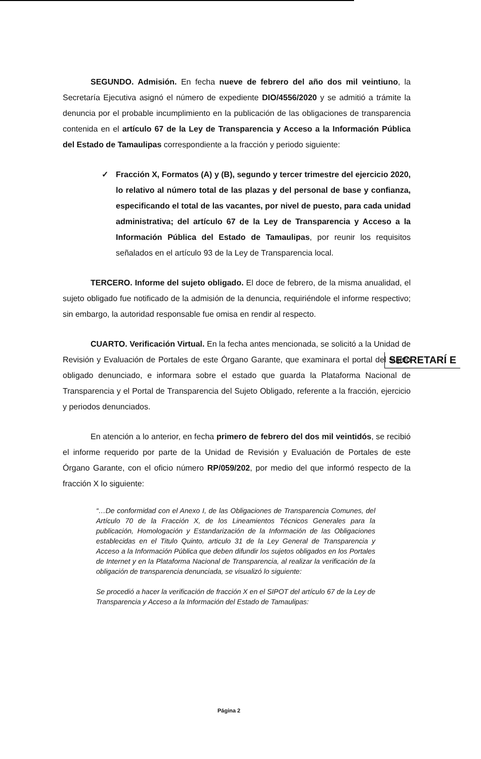SEGUNDO. Admisión. En fecha nueve de febrero del año dos mil veintiuno, la Secretaría Ejecutiva asignó el número de expediente DIO/4556/2020 y se admitió a trámite la denuncia por el probable incumplimiento en la publicación de las obligaciones de transparencia contenida en el artículo 67 de la Ley de Transparencia y Acceso a la Información Pública del Estado de Tamaulipas correspondiente a la fracción y periodo siguiente:
✓ Fracción X, Formatos (A) y (B), segundo y tercer trimestre del ejercicio 2020, lo relativo al número total de las plazas y del personal de base y confianza, especificando el total de las vacantes, por nivel de puesto, para cada unidad administrativa; del artículo 67 de la Ley de Transparencia y Acceso a la Información Pública del Estado de Tamaulipas, por reunir los requisitos señalados en el artículo 93 de la Ley de Transparencia local.
TERCERO. Informe del sujeto obligado. El doce de febrero, de la misma anualidad, el sujeto obligado fue notificado de la admisión de la denuncia, requiriéndole el informe respectivo; sin embargo, la autoridad responsable fue omisa en rendir al respecto.
CUARTO. Verificación Virtual. En la fecha antes mencionada, se solicitó a la Unidad de Revisión y Evaluación de Portales de este Órgano Garante, que examinara el portal del sujeto obligado denunciado, e informara sobre el estado que guarda la Plataforma Nacional de Transparencia y el Portal de Transparencia del Sujeto Obligado, referente a la fracción, ejercicio y periodos denunciados.
En atención a lo anterior, en fecha primero de febrero del dos mil veintidós, se recibió el informe requerido por parte de la Unidad de Revisión y Evaluación de Portales de este Órgano Garante, con el oficio número RP/059/202, por medio del que informó respecto de la fracción X lo siguiente:
“…De conformidad con el Anexo I, de las Obligaciones de Transparencia Comunes, del Artículo 70 de la Fracción X, de los Lineamientos Técnicos Generales para la publicación, Homologación y Estandarización de la Información de las Obligaciones establecidas en el Titulo Quinto, articulo 31 de la Ley General de Transparencia y Acceso a la Información Pública que deben difundir los sujetos obligados en los Portales de Internet y en la Plataforma Nacional de Transparencia, al realizar la verificación de la obligación de transparencia denunciada, se visualizó lo siguiente:
Se procedió a hacer la verificación de fracción X en el SIPOT del artículo 67 de la Ley de Transparencia y Acceso a la Información del Estado de Tamaulipas:
SECRETARÍ E
Página 2